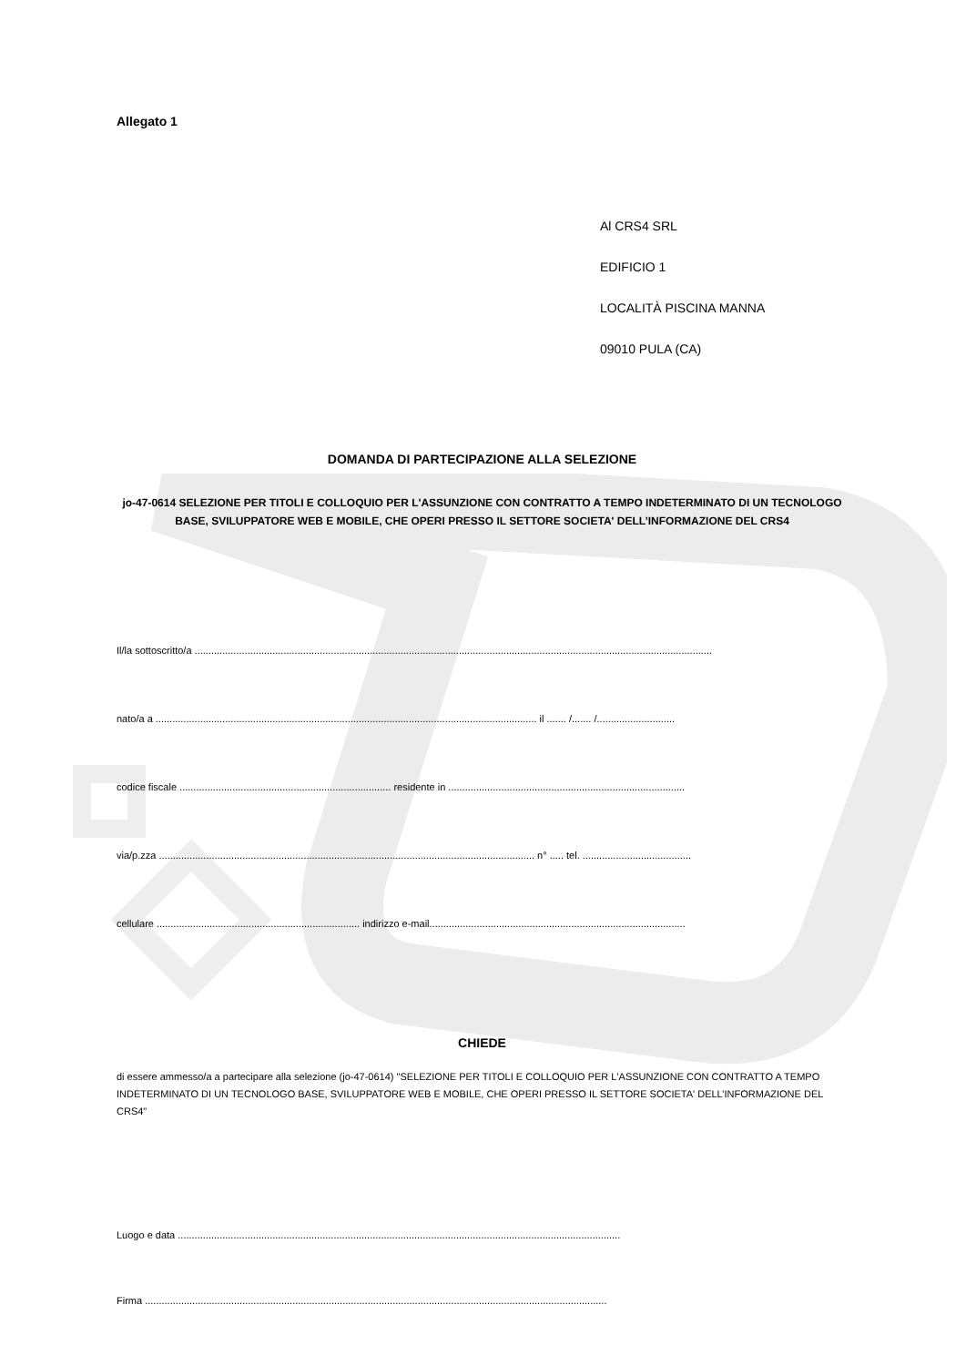Allegato 1
Al CRS4 SRL
EDIFICIO 1
LOCALITÀ PISCINA MANNA
09010 PULA (CA)
DOMANDA DI PARTECIPAZIONE ALLA SELEZIONE
jo-47-0614 SELEZIONE PER TITOLI E COLLOQUIO PER L'ASSUNZIONE CON CONTRATTO A TEMPO INDETERMINATO DI UN TECNOLOGO BASE, SVILUPPATORE WEB E MOBILE, CHE OPERI PRESSO IL SETTORE SOCIETA' DELL’INFORMAZIONE DEL CRS4
Il/la sottoscritto/a ..........................................................................................................................................................................................
nato/a a ......................................................................................................................................... il ....... /....... /............................
codice fiscale ............................................................................ residente in .....................................................................................
via/p.zza ....................................................................................................................................... n° ..... tel. .......................................
cellulare ......................................................................... indirizzo e-mail............................................................................................
CHIEDE
di essere ammesso/a a partecipare alla selezione (jo-47-0614) "SELEZIONE PER TITOLI E COLLOQUIO PER L'ASSUNZIONE CON CONTRATTO A TEMPO INDETERMINATO DI UN TECNOLOGO BASE, SVILUPPATORE WEB E MOBILE, CHE OPERI PRESSO IL SETTORE SOCIETA' DELL’INFORMAZIONE DEL CRS4"
Luogo e data ...............................................................................................................................................................
Firma ......................................................................................................................................................................